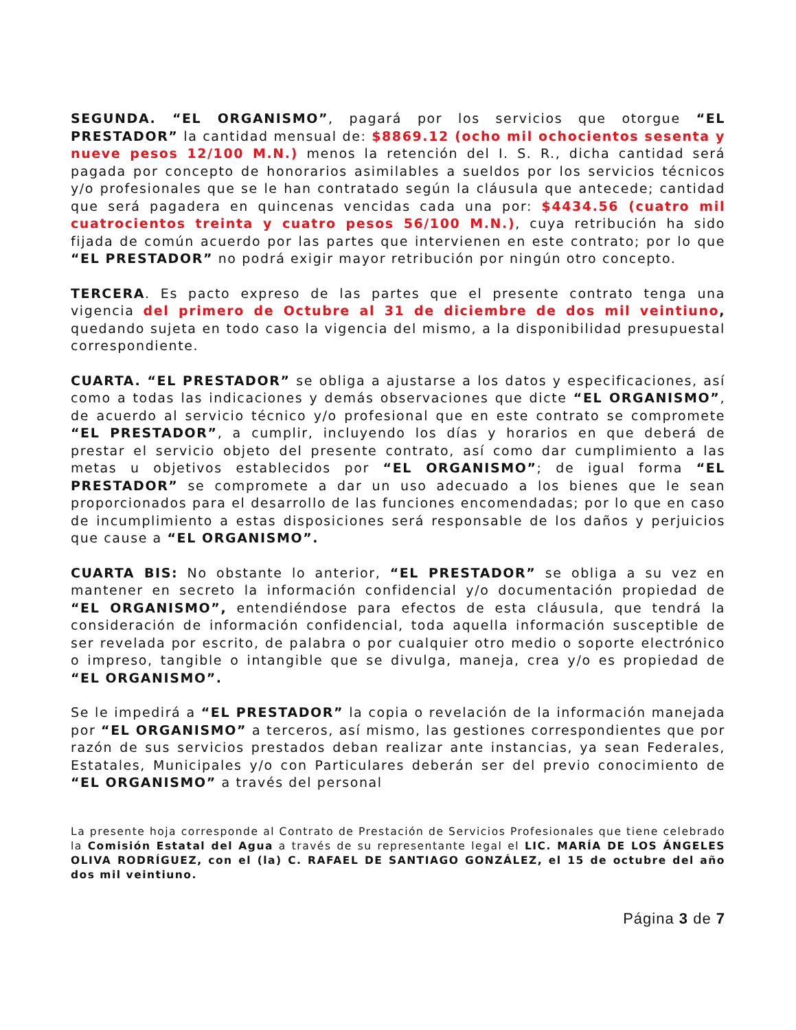SEGUNDA. “EL ORGANISMO”, pagará por los servicios que otorgue “EL PRESTADOR” la cantidad mensual de: $8869.12 (ocho mil ochocientos sesenta y nueve pesos 12/100 M.N.) menos la retención del I. S. R., dicha cantidad será pagada por concepto de honorarios asimilables a sueldos por los servicios técnicos y/o profesionales que se le han contratado según la cláusula que antecede; cantidad que será pagadera en quincenas vencidas cada una por: $4434.56 (cuatro mil cuatrocientos treinta y cuatro pesos 56/100 M.N.), cuya retribución ha sido fijada de común acuerdo por las partes que intervienen en este contrato; por lo que “EL PRESTADOR” no podrá exigir mayor retribución por ningún otro concepto.
TERCERA. Es pacto expreso de las partes que el presente contrato tenga una vigencia del primero de Octubre al 31 de diciembre de dos mil veintiuno, quedando sujeta en todo caso la vigencia del mismo, a la disponibilidad presupuestal correspondiente.
CUARTA. “EL PRESTADOR” se obliga a ajustarse a los datos y especificaciones, así como a todas las indicaciones y demás observaciones que dicte “EL ORGANISMO”, de acuerdo al servicio técnico y/o profesional que en este contrato se compromete “EL PRESTADOR”, a cumplir, incluyendo los días y horarios en que deberá de prestar el servicio objeto del presente contrato, así como dar cumplimiento a las metas u objetivos establecidos por “EL ORGANISMO”; de igual forma “EL PRESTADOR” se compromete a dar un uso adecuado a los bienes que le sean proporcionados para el desarrollo de las funciones encomendadas; por lo que en caso de incumplimiento a estas disposiciones será responsable de los daños y perjuicios que cause a “EL ORGANISMO”.
CUARTA BIS: No obstante lo anterior, “EL PRESTADOR” se obliga a su vez en mantener en secreto la información confidencial y/o documentación propiedad de “EL ORGANISMO”, entendiéndose para efectos de esta cláusula, que tendrá la consideración de información confidencial, toda aquella información susceptible de ser revelada por escrito, de palabra o por cualquier otro medio o soporte electrónico o impreso, tangible o intangible que se divulga, maneja, crea y/o es propiedad de “EL ORGANISMO”.
Se le impedirá a “EL PRESTADOR” la copia o revelación de la información manejada por “EL ORGANISMO” a terceros, así mismo, las gestiones correspondientes que por razón de sus servicios prestados deban realizar ante instancias, ya sean Federales, Estatales, Municipales y/o con Particulares deberán ser del previo conocimiento de “EL ORGANISMO” a través del personal
La presente hoja corresponde al Contrato de Prestación de Servicios Profesionales que tiene celebrado la Comisión Estatal del Agua a través de su representante legal el LIC. MARÍA DE LOS ÁNGELES OLIVA RODRÍGUEZ, con el (la) C. RAFAEL DE SANTIAGO GONZÁLEZ, el 15 de octubre del año dos mil veintiuno.
Página 3 de 7